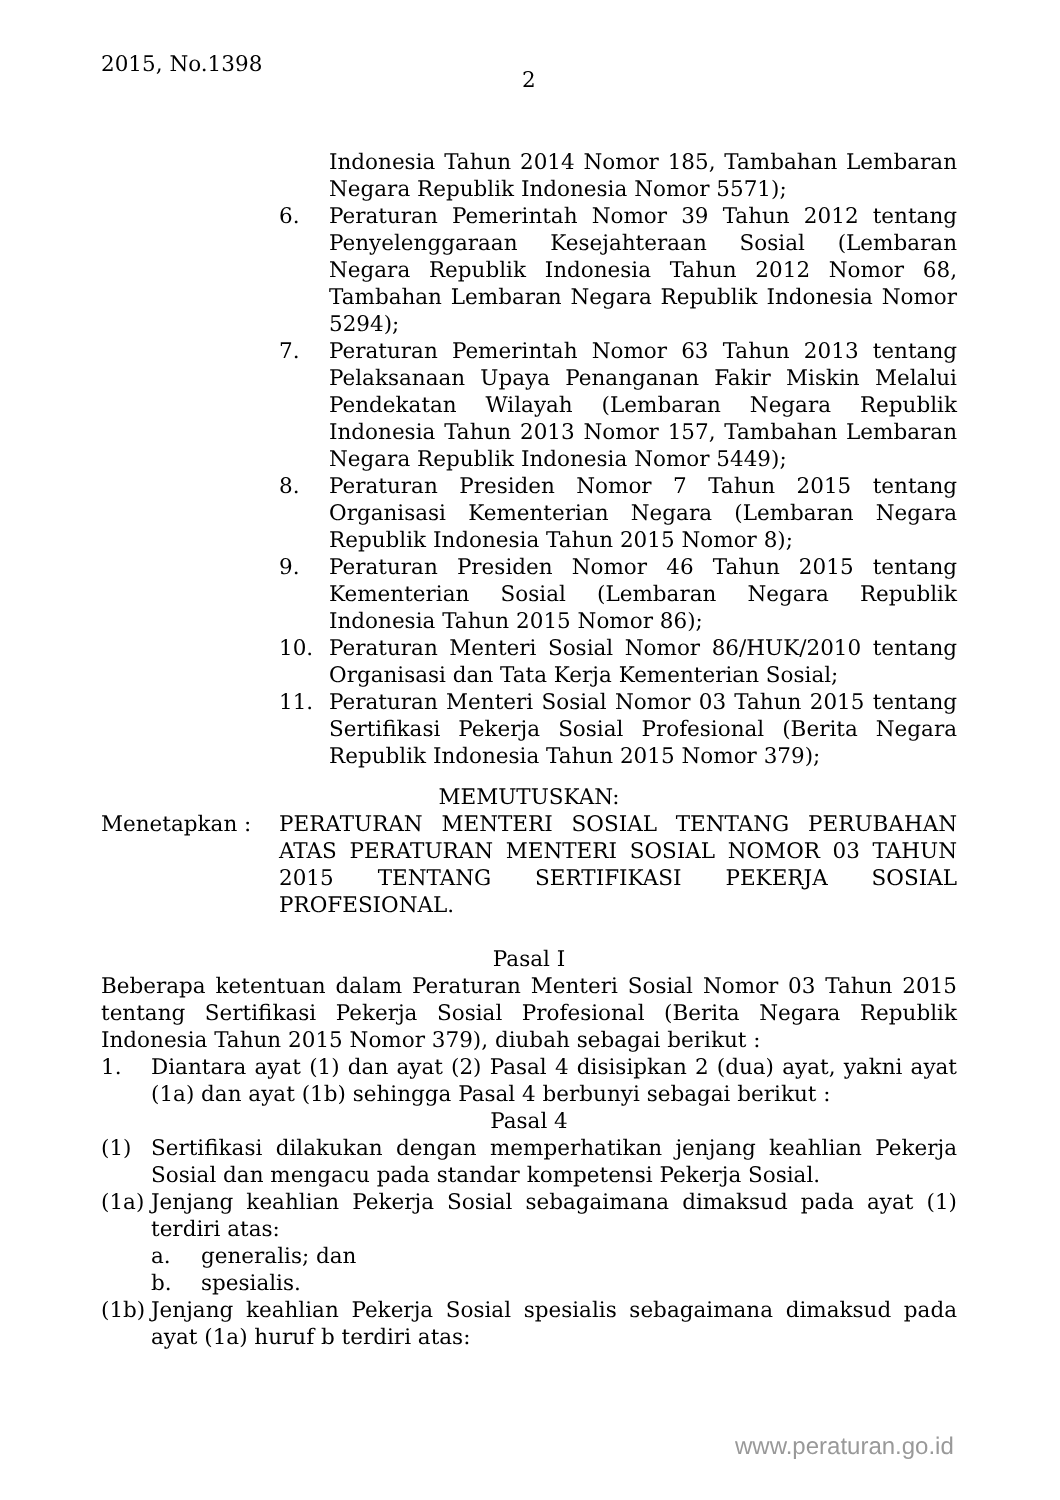2015, No.1398
2
Indonesia Tahun 2014 Nomor 185, Tambahan Lembaran Negara Republik Indonesia Nomor 5571);
6. Peraturan Pemerintah Nomor 39 Tahun 2012 tentang Penyelenggaraan Kesejahteraan Sosial (Lembaran Negara Republik Indonesia Tahun 2012 Nomor 68, Tambahan Lembaran Negara Republik Indonesia Nomor 5294);
7. Peraturan Pemerintah Nomor 63 Tahun 2013 tentang Pelaksanaan Upaya Penanganan Fakir Miskin Melalui Pendekatan Wilayah (Lembaran Negara Republik Indonesia Tahun 2013 Nomor 157, Tambahan Lembaran Negara Republik Indonesia Nomor 5449);
8. Peraturan Presiden Nomor 7 Tahun 2015 tentang Organisasi Kementerian Negara (Lembaran Negara Republik Indonesia Tahun 2015 Nomor 8);
9. Peraturan Presiden Nomor 46 Tahun 2015 tentang Kementerian Sosial (Lembaran Negara Republik Indonesia Tahun 2015 Nomor 86);
10. Peraturan Menteri Sosial Nomor 86/HUK/2010 tentang Organisasi dan Tata Kerja Kementerian Sosial;
11. Peraturan Menteri Sosial Nomor 03 Tahun 2015 tentang Sertifikasi Pekerja Sosial Profesional (Berita Negara Republik Indonesia Tahun 2015 Nomor 379);
MEMUTUSKAN:
Menetapkan : PERATURAN MENTERI SOSIAL TENTANG PERUBAHAN ATAS PERATURAN MENTERI SOSIAL NOMOR 03 TAHUN 2015 TENTANG SERTIFIKASI PEKERJA SOSIAL PROFESIONAL.
Pasal I
Beberapa ketentuan dalam Peraturan Menteri Sosial Nomor 03 Tahun 2015 tentang Sertifikasi Pekerja Sosial Profesional (Berita Negara Republik Indonesia Tahun 2015 Nomor 379), diubah sebagai berikut :
1. Diantara ayat (1) dan ayat (2) Pasal 4 disisipkan 2 (dua) ayat, yakni ayat (1a) dan ayat (1b) sehingga Pasal 4 berbunyi sebagai berikut :
Pasal 4
(1) Sertifikasi dilakukan dengan memperhatikan jenjang keahlian Pekerja Sosial dan mengacu pada standar kompetensi Pekerja Sosial.
(1a)
Jenjang keahlian Pekerja Sosial sebagaimana dimaksud pada ayat (1) terdiri atas:
a. generalis; dan
b. spesialis.
(1b)
Jenjang keahlian Pekerja Sosial spesialis sebagaimana dimaksud pada ayat (1a) huruf b terdiri atas:
www.peraturan.go.id